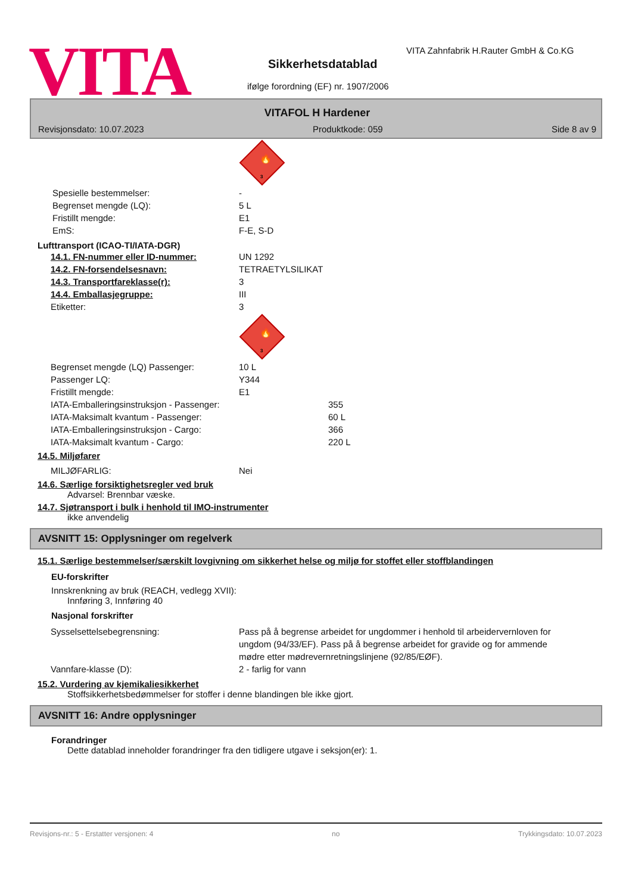VITA
VITA Zahnfabrik H.Rauter GmbH & Co.KG
Sikkerhetsdatablad
ifølge forordning (EF) nr. 1907/2006
VITAFOL H Hardener
Revisjonsdato: 10.07.2023 Produktkode: 059 Side 8 av 9
🔥
3
Spesielle bestemmelser: -
Begrenset mengde (LQ): 5 L
Fristillt mengde: E1
EmS: F-E, S-D
Lufttransport (ICAO-TI/IATA-DGR)
14.1. FN-nummer eller ID-nummer: UN 1292
14.2. FN-forsendelsesnavn: TETRAETYLSILIKAT
14.3. Transportfareklasse(r): 3
14.4. Emballasjegruppe: III
Etiketter: 3
🔥
3
Begrenset mengde (LQ) Passenger: 10 L
Passenger LQ: Y344
Fristillt mengde: E1
IATA-Emballeringsinstruksjon - Passenger: 355
IATA-Maksimalt kvantum - Passenger: 60 L
IATA-Emballeringsinstruksjon - Cargo: 366
IATA-Maksimalt kvantum - Cargo: 220 L
14.5. Miljøfarer
MILJØFARLIG: Nei
14.6. Særlige forsiktighetsregler ved bruk
Advarsel: Brennbar væske.
14.7. Sjøtransport i bulk i henhold til IMO-instrumenter
ikke anvendelig
AVSNITT 15: Opplysninger om regelverk
15.1. Særlige bestemmelser/særskilt lovgivning om sikkerhet helse og miljø for stoffet eller stoffblandingen
EU-forskrifter
Innskrenkning av bruk (REACH, vedlegg XVII):
Innføring 3, Innføring 40
Nasjonal forskrifter
Sysselsettelsebegrensning: Pass på å begrense arbeidet for ungdommer i henhold til arbeidervernloven for ungdom (94/33/EF). Pass på å begrense arbeidet for gravide og for ammende mødre etter mødrevernretningslinjene (92/85/EØF).
Vannfare-klasse (D): 2 - farlig for vann
15.2. Vurdering av kjemikaliesikkerhet
Stoffsikkerhetsbedømmelser for stoffer i denne blandingen ble ikke gjort.
AVSNITT 16: Andre opplysninger
Forandringer
Dette datablad inneholder forandringer fra den tidligere utgave i seksjon(er): 1.
Revisjons-nr.: 5 - Erstatter versjonen: 4 no Trykkingsdato: 10.07.2023